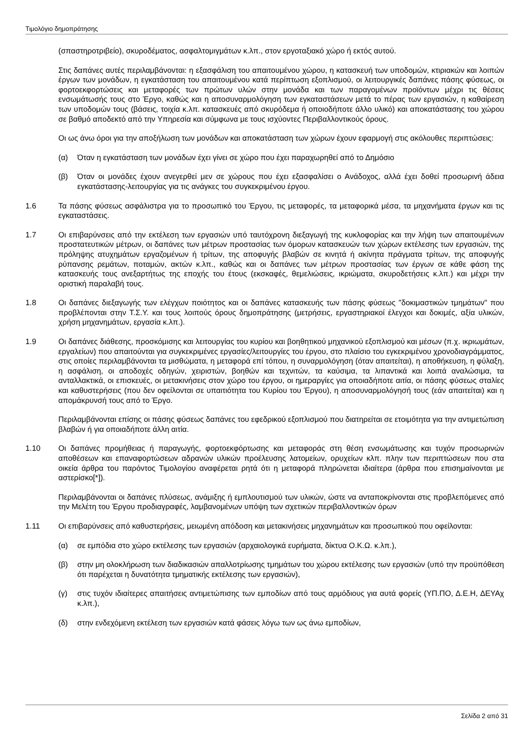Τιμολόγιο δημοπράτησης
(σπαστηροτριβείο), σκυροδέματος, ασφαλτομιγμάτων κ.λπ., στον εργοταξιακό χώρο ή εκτός αυτού.
Στις δαπάνες αυτές περιλαμβάνονται: η εξασφάλιση του απαιτουμένου χώρου, η κατασκευή των υποδομών, κτιριακών και λοιπών έργων των μονάδων, η εγκατάσταση του απαιτουμένου κατά περίπτωση εξοπλισμού, οι λειτουργικές δαπάνες πάσης φύσεως, οι φορτοεκφορτώσεις και μεταφορές των πρώτων υλών στην μονάδα και των παραγομένων προϊόντων μέχρι τις θέσεις ενσωμάτωσής τους στο Έργο, καθώς και η αποσυναρμολόγηση των εγκαταστάσεων μετά το πέρας των εργασιών, η καθαίρεση των υποδομών τους (βάσεις, τοιχία κ.λπ. κατασκευές από σκυρόδεμα ή οποιοδήποτε άλλο υλικό) και αποκατάστασης του χώρου σε βαθμό αποδεκτό από την Υπηρεσία και σύμφωνα με τους ισχύοντες Περιβαλλοντικούς όρους.
Οι ως άνω όροι για την αποξήλωση των μονάδων και αποκατάσταση των χώρων έχουν εφαρμογή στις ακόλουθες περιπτώσεις:
(α) Όταν η εγκατάσταση των μονάδων έχει γίνει σε χώρο που έχει παραχωρηθεί από το Δημόσιο
(β) Όταν οι μονάδες έχουν ανεγερθεί μεν σε χώρους που έχει εξασφαλίσει ο Ανάδοχος, αλλά έχει δοθεί προσωρινή άδεια εγκατάστασης-λειτουργίας για τις ανάγκες του συγκεκριμένου έργου.
1.6 Τα πάσης φύσεως ασφάλιστρα για το προσωπικό του Έργου, τις μεταφορές, τα μεταφορικά μέσα, τα μηχανήματα έργων και τις εγκαταστάσεις.
1.7 Οι επιβαρύνσεις από την εκτέλεση των εργασιών υπό ταυτόχρονη διεξαγωγή της κυκλοφορίας και την λήψη των απαιτουμένων προστατευτικών μέτρων, οι δαπάνες των μέτρων προστασίας των όμορων κατασκευών των χώρων εκτέλεσης των εργασιών, της πρόληψης ατυχημάτων εργαζομένων ή τρίτων, της αποφυγής βλαβών σε κινητά ή ακίνητα πράγματα τρίτων, της αποφυγής ρύπανσης ρεμάτων, ποταμών, ακτών κ.λπ., καθώς και οι δαπάνες των μέτρων προστασίας των έργων σε κάθε φάση της κατασκευής τους ανεξαρτήτως της εποχής του έτους (εκσκαφές, θεμελιώσεις, ικριώματα, σκυροδετήσεις κ.λπ.) και μέχρι την οριστική παραλαβή τους.
1.8 Οι δαπάνες διεξαγωγής των ελέγχων ποιότητος και οι δαπάνες κατασκευής των πάσης φύσεως "δοκιμαστικών τμημάτων" που προβλέπονται στην Τ.Σ.Υ. και τους λοιπούς όρους δημοπράτησης (μετρήσεις, εργαστηριακοί έλεγχοι και δοκιμές, αξία υλικών, χρήση μηχανημάτων, εργασία κ.λπ.).
1.9 Οι δαπάνες διάθεσης, προσκόμισης και λειτουργίας του κυρίου και βοηθητικού μηχανικού εξοπλισμού και μέσων (π.χ. ικριωμάτων, εργαλείων) που απαιτούνται για συγκεκριμένες εργασίες/λειτουργίες του έργου, στο πλαίσιο του εγκεκριμένου χρονοδιαγράμματος, στις οποίες περιλαμβάνονται τα μισθώματα, η μεταφορά επί τόπου, η συναρμολόγηση (όταν απαιτείται), η αποθήκευση, η φύλαξη, η ασφάλιση, οι αποδοχές οδηγών, χειριστών, βοηθών και τεχνιτών, τα καύσιμα, τα λιπαντικά και λοιπά αναλώσιμα, τα ανταλλακτικά, οι επισκευές, οι μετακινήσεις στον χώρο του έργου, οι ημεραργίες για οποιαδήποτε αιτία, οι πάσης φύσεως σταλίες και καθυστερήσεις (που δεν οφείλονται σε υπαιτιότητα του Κυρίου του Έργου), η αποσυναρμολόγησή τους (εάν απαιτείται) και η απομάκρυνσή τους από το Έργο.
Περιλαμβάνονται επίσης οι πάσης φύσεως δαπάνες του εφεδρικού εξοπλισμού που διατηρείται σε ετοιμότητα για την αντιμετώπιση βλαβών ή για οποιαδήποτε άλλη αιτία.
1.10 Οι δαπάνες προμήθειας ή παραγωγής, φορτοεκφόρτωσης και μεταφοράς στη θέση ενσωμάτωσης και τυχόν προσωρινών αποθέσεων και επαναφορτώσεων αδρανών υλικών προέλευσης λατομείων, ορυχείων κλπ. πλην των περιπτώσεων που στα οικεία άρθρα του παρόντος Τιμολογίου αναφέρεται ρητά ότι η μεταφορά πληρώνεται ιδιαίτερα (άρθρα που επισημαίνονται με αστερίσκο[*]).
Περιλαμβάνονται οι δαπάνες πλύσεως, ανάμιξης ή εμπλουτισμού των υλικών, ώστε να ανταποκρίνονται στις προβλεπόμενες από την Μελέτη του Έργου προδιαγραφές, λαμβανομένων υπόψη των σχετικών περιβαλλοντικών όρων
1.11 Οι επιβαρύνσεις από καθυστερήσεις, μειωμένη απόδοση και μετακινήσεις μηχανημάτων και προσωπικού που οφείλονται:
(α) σε εμπόδια στο χώρο εκτέλεσης των εργασιών (αρχαιολογικά ευρήματα, δίκτυα Ο.Κ.Ω. κ.λπ.),
(β) στην μη ολοκλήρωση των διαδικασιών απαλλοτρίωσης τμημάτων του χώρου εκτέλεσης των εργασιών (υπό την προϋπόθεση ότι παρέχεται η δυνατότητα τμηματικής εκτέλεσης των εργασιών),
(γ) στις τυχόν ιδιαίτερες απαιτήσεις αντιμετώπισης των εμποδίων από τους αρμόδιους για αυτά φορείς (ΥΠ.ΠΟ, Δ.Ε.Η, ΔΕΥΑχ κ.λπ.),
(δ) στην ενδεχόμενη εκτέλεση των εργασιών κατά φάσεις λόγω των ως άνω εμποδίων,
Σελίδα 2 από 31